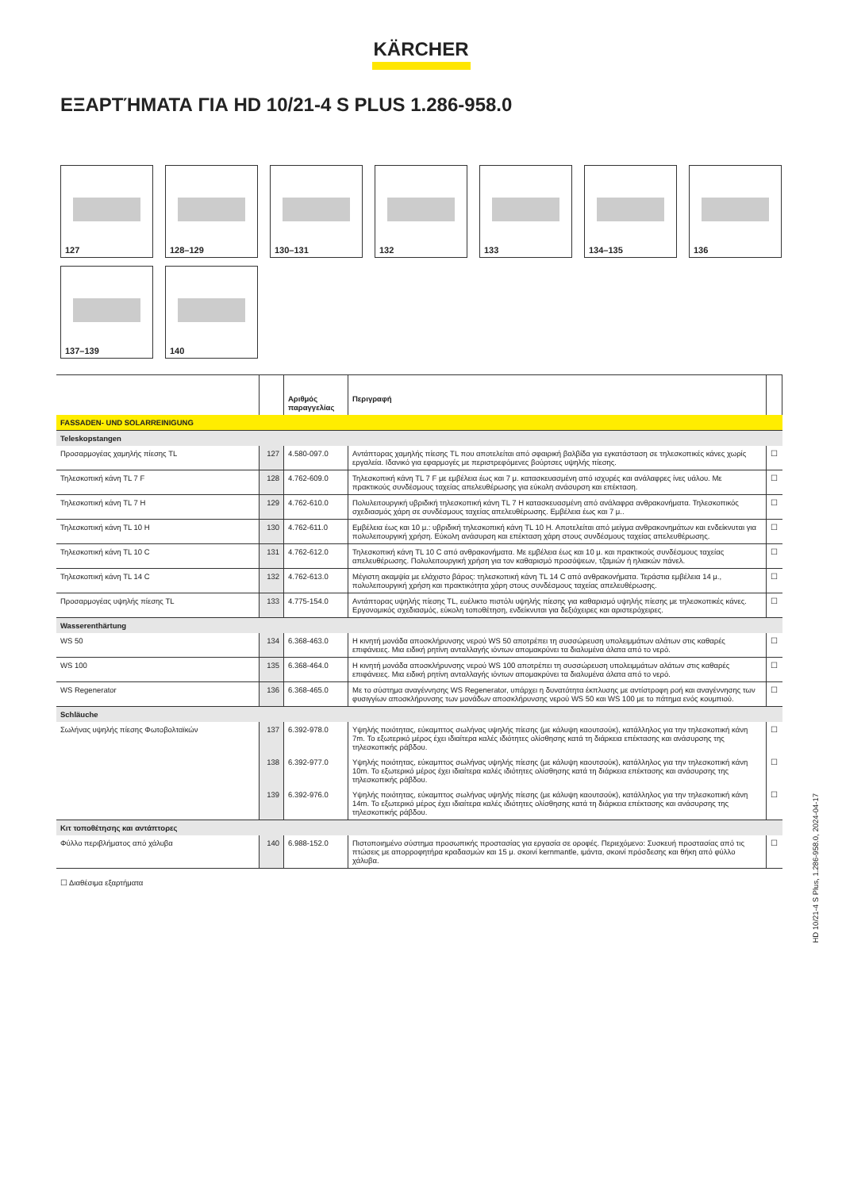KÄRCHER
ΕΞΑΡΤΉΜΑΤΑ ΓΙΑ HD 10/21-4 S PLUS 1.286-958.0
127
128–129
130–131
132
133
134–135
136
137–139
140
| | | Αριθμός παραγγελίας | Περιγραφή | |
| --- | --- | --- | --- | --- |
| FASSADEN- UND SOLARREINIGUNG | | | | |
| Teleskopstangen | | | | |
| Προσαρμογέας χαμηλής πίεσης TL | 127 | 4.580-097.0 | Αντάπτορας χαμηλής πίεσης TL που αποτελείται από σφαιρική βαλβίδα για εγκατάσταση σε τηλεσκοπικές κάνες χωρίς εργαλεία. Ιδανικό για εφαρμογές με περιστρεφόμενες βούρτσες υψηλής πίεσης. | ☐ |
| Τηλεσκοπική κάνη TL 7 F | 128 | 4.762-609.0 | Τηλεσκοπική κάνη TL 7 F με εμβέλεια έως και 7 μ. κατασκευασμένη από ισχυρές και ανάλαφρες ίνες υάλου. Με πρακτικούς συνδέσμους ταχείας απελευθέρωσης για εύκολη ανάσυρση και επέκταση. | ☐ |
| Τηλεσκοπική κάνη TL 7 H | 129 | 4.762-610.0 | Πολυλειτουργική υβριδική τηλεσκοπική κάνη TL 7 H κατασκευασμένη από ανάλαφρα ανθρακονήματα. Τηλεσκοπικός σχεδιασμός χάρη σε συνδέσμους ταχείας απελευθέρωσης. Εμβέλεια έως και 7 μ.. | ☐ |
| Τηλεσκοπική κάνη TL 10 H | 130 | 4.762-611.0 | Εμβέλεια έως και 10 μ.: υβριδική τηλεσκοπική κάνη TL 10 H. Αποτελείται από μείγμα ανθρακονημάτων και ενδείκνυται για πολυλειτουργική χρήση. Εύκολη ανάσυρση και επέκταση χάρη στους συνδέσμους ταχείας απελευθέρωσης. | ☐ |
| Τηλεσκοπική κάνη TL 10 C | 131 | 4.762-612.0 | Τηλεσκοπική κάνη TL 10 C από ανθρακονήματα. Με εμβέλεια έως και 10 μ. και πρακτικούς συνδέσμους ταχείας απελευθέρωσης. Πολυλειτουργική χρήση για τον καθαρισμό προσόψεων, τζαμιών ή ηλιακών πάνελ. | ☐ |
| Τηλεσκοπική κάνη TL 14 C | 132 | 4.762-613.0 | Μέγιστη ακαμψία με ελάχιστο βάρος: τηλεσκοπική κάνη TL 14 C από ανθρακονήματα. Τεράστια εμβέλεια 14 μ., πολυλειτουργική χρήση και πρακτικότητα χάρη στους συνδέσμους ταχείας απελευθέρωσης. | ☐ |
| Προσαρμογέας υψηλής πίεσης TL | 133 | 4.775-154.0 | Αντάπτορας υψηλής πίεσης TL, ευέλικτο πιστόλι υψηλής πίεσης για καθαρισμό υψηλής πίεσης με τηλεσκοπικές κάνες. Εργονομικός σχεδιασμός, εύκολη τοποθέτηση, ενδείκνυται για δεξιόχειρες και αριστερόχειρες. | ☐ |
| Wasserenthärtung | | | | |
| WS 50 | 134 | 6.368-463.0 | Η κινητή μονάδα αποσκλήρυνσης νερού WS 50 αποτρέπει τη συσσώρευση υπολειμμάτων αλάτων στις καθαρές επιφάνειες. Μια ειδική ρητίνη ανταλλαγής ιόντων απομακρύνει τα διαλυμένα άλατα από το νερό. | ☐ |
| WS 100 | 135 | 6.368-464.0 | Η κινητή μονάδα αποσκλήρυνσης νερού WS 100 αποτρέπει τη συσσώρευση υπολειμμάτων αλάτων στις καθαρές επιφάνειες. Μια ειδική ρητίνη ανταλλαγής ιόντων απομακρύνει τα διαλυμένα άλατα από το νερό. | ☐ |
| WS Regenerator | 136 | 6.368-465.0 | Με το σύστημα αναγέννησης WS Regenerator, υπάρχει η δυνατότητα έκπλυσης με αντίστροφη ροή και αναγέννησης των φυσιγγίων αποσκλήρυνσης των μονάδων αποσκλήρυνσης νερού WS 50 και WS 100 με το πάτημα ενός κουμπιού. | ☐ |
| Schläuche | | | | |
| Σωλήνας υψηλής πίεσης Φωτοβολταϊκών | 137 | 6.392-978.0 | Υψηλής ποιότητας, εύκαμπτος σωλήνας υψηλής πίεσης (με κάλυψη καουτσούκ), κατάλληλος για την τηλεσκοπική κάνη 7m. Το εξωτερικό μέρος έχει ιδιαίτερα καλές ιδιότητες ολίσθησης κατά τη διάρκεια επέκτασης και ανάσυρσης της τηλεσκοπικής ράβδου. | ☐ |
| | 138 | 6.392-977.0 | Υψηλής ποιότητας, εύκαμπτος σωλήνας υψηλής πίεσης (με κάλυψη καουτσούκ), κατάλληλος για την τηλεσκοπική κάνη 10m. Το εξωτερικό μέρος έχει ιδιαίτερα καλές ιδιότητες ολίσθησης κατά τη διάρκεια επέκτασης και ανάσυρσης της τηλεσκοπικής ράβδου. | ☐ |
| | 139 | 6.392-976.0 | Υψηλής ποιότητας, εύκαμπτος σωλήνας υψηλής πίεσης (με κάλυψη καουτσούκ), κατάλληλος για την τηλεσκοπική κάνη 14m. Το εξωτερικό μέρος έχει ιδιαίτερα καλές ιδιότητες ολίσθησης κατά τη διάρκεια επέκτασης και ανάσυρσης της τηλεσκοπικής ράβδου. | ☐ |
| Κιτ τοποθέτησης και αντάπτορες | | | | |
| Φύλλο περιβλήματος από χάλυβα | 140 | 6.988-152.0 | Πιστοποιημένο σύστημα προσωπικής προστασίας για εργασία σε οροφές. Περιεχόμενο: Συσκευή προστασίας από τις πτώσεις με απορροφητήρα κραδασμών και 15 μ. σκοινί kernmantle, ιμάντα, σκοινί πρόσδεσης και θήκη από φύλλο χάλυβα. | ☐ |
☐ Διαθέσιμα εξαρτήματα
HD 10/21-4 S Plus, 1.286-958.0, 2024-04-17